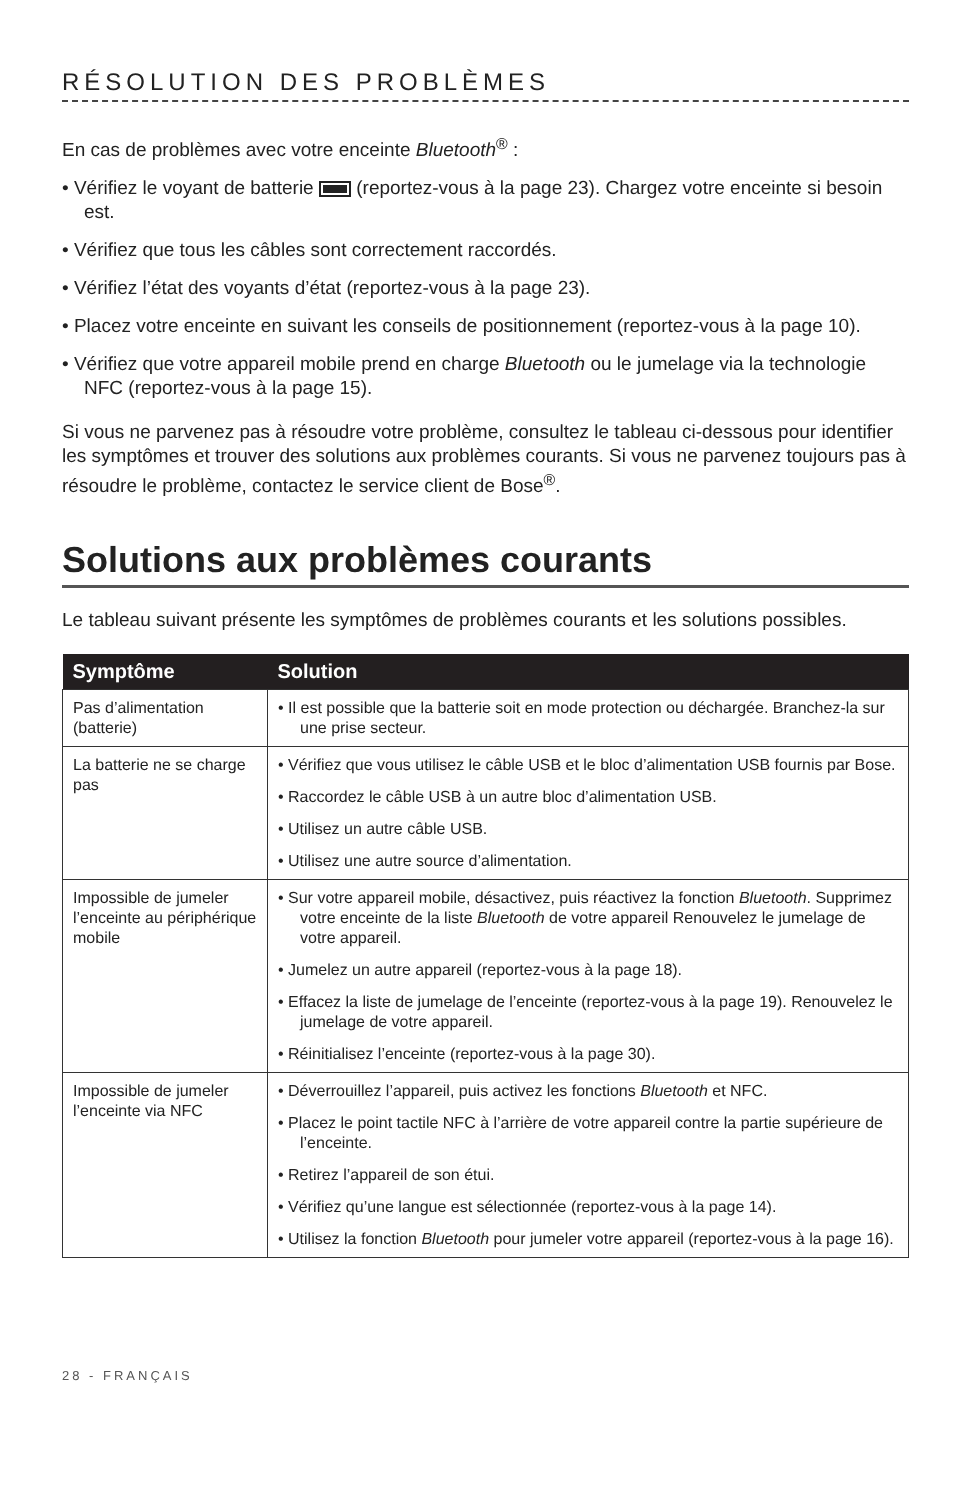RÉSOLUTION DES PROBLÈMES
En cas de problèmes avec votre enceinte Bluetooth<sup>®</sup> :
• Vérifiez le voyant de batterie (reportez-vous à la page 23). Chargez votre enceinte si besoin est.
• Vérifiez que tous les câbles sont correctement raccordés.
• Vérifiez l’état des voyants d’état (reportez-vous à la page 23).
• Placez votre enceinte en suivant les conseils de positionnement (reportez-vous à la page 10).
• Vérifiez que votre appareil mobile prend en charge Bluetooth ou le jumelage via la technologie NFC (reportez-vous à la page 15).
Si vous ne parvenez pas à résoudre votre problème, consultez le tableau ci-dessous pour identifier les symptômes et trouver des solutions aux problèmes courants. Si vous ne parvenez toujours pas à résoudre le problème, contactez le service client de Bose<sup>®</sup>.
Solutions aux problèmes courants
Le tableau suivant présente les symptômes de problèmes courants et les solutions possibles.
| Symptôme | Solution |
| --- | --- |
| Pas d’alimentation (batterie) | • Il est possible que la batterie soit en mode protection ou déchargée. Branchez-la sur une prise secteur. |
| La batterie ne se charge pas | • Vérifiez que vous utilisez le câble USB et le bloc d’alimentation USB fournis par Bose. • Raccordez le câble USB à un autre bloc d’alimentation USB. • Utilisez un autre câble USB. • Utilisez une autre source d’alimentation. |
| Impossible de jumeler l’enceinte au périphérique mobile | • Sur votre appareil mobile, désactivez, puis réactivez la fonction Bluetooth . Supprimez votre enceinte de la liste Bluetooth de votre appareil Renouvelez le jumelage de votre appareil. • Jumelez un autre appareil (reportez-vous à la page 18). • Effacez la liste de jumelage de l’enceinte (reportez-vous à la page 19). Renouvelez le jumelage de votre appareil. • Réinitialisez l’enceinte (reportez-vous à la page 30). |
| Impossible de jumeler l’enceinte via NFC | • Déverrouillez l’appareil, puis activez les fonctions Bluetooth et NFC. • Placez le point tactile NFC à l’arrière de votre appareil contre la partie supérieure de l’enceinte. • Retirez l’appareil de son étui. • Vérifiez qu’une langue est sélectionnée (reportez-vous à la page 14). • Utilisez la fonction Bluetooth pour jumeler votre appareil (reportez-vous à la page 16). |
28 - FRANÇAIS